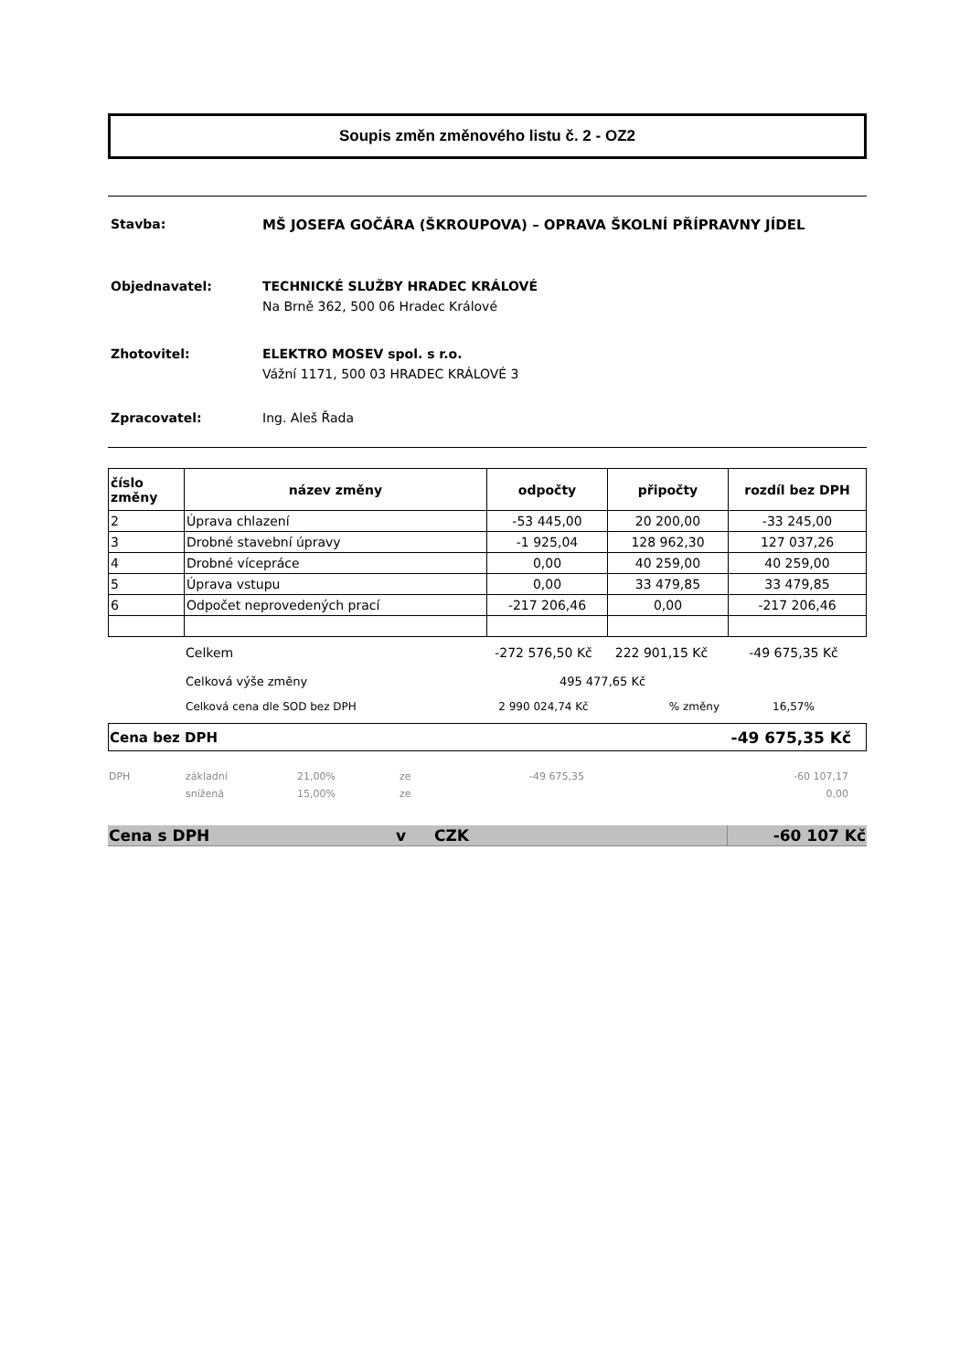Soupis změn změnového listu č. 2 - OZ2
Stavba: MŠ JOSEFA GOČÁRA (ŠKROUPOVA) – OPRAVA ŠKOLNÍ PŘÍPRAVNY JÍDEL
Objednavatel: TECHNICKÉ SLUŽBY HRADEC KRÁLOVÉ
Na Brně 362, 500 06 Hradec Králové
Zhotovitel: ELEKTRO MOSEV spol. s r.o.
Vážní 1171, 500 03 HRADEC KRÁLOVÉ 3
Zpracovatel: Ing. Aleš Řada
| číslo změny | název změny | odpočty | připočty | rozdíl bez DPH |
| --- | --- | --- | --- | --- |
| 2 | Úprava chlazení | -53 445,00 | 20 200,00 | -33 245,00 |
| 3 | Drobné stavební úpravy | -1 925,04 | 128 962,30 | 127 037,26 |
| 4 | Drobné vícepráce | 0,00 | 40 259,00 | 40 259,00 |
| 5 | Úprava vstupu | 0,00 | 33 479,85 | 33 479,85 |
| 6 | Odpočet neprovedených prací | -217 206,46 | 0,00 | -217 206,46 |
| | Celkem | -272 576,50 Kč | 222 901,15 Kč | -49 675,35 Kč |
| | Celková výše změny | 495 477,65 Kč | | |
| | Celková cena dle SOD bez DPH | 2 990 024,74 Kč | % změny | 16,57% |
| Cena bez DPH | -49 675,35 Kč |
| DPH | základní | 21,00% | ze | -49 675,35 | -60 107,17 |
| | snížená | 15,00% | ze | | 0,00 |
| Cena s DPH | v | CZK | -60 107 Kč |